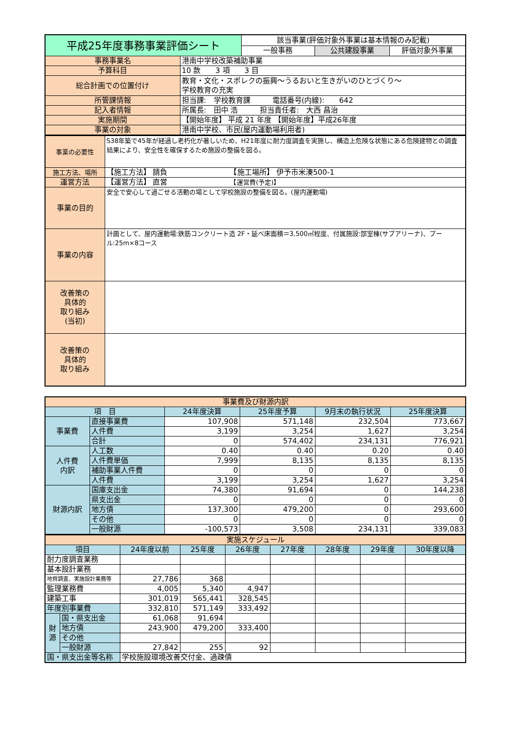| 平成25年度事務事業評価シート | | 該当事業(評価対象外事業は基本情報のみ記載) | | |
| | | 一般事務 | 公共建設事業 | 評価対象外事業 |
| 事務事業名 | 港南中学校改築補助事業 | | | |
| 予算科目 | 10 款 3 項 3 目 | | | |
| 総合計画での位置付け | 教育・文化・スポレクの振興～うるおいと生きがいのひとづくり～ 学校教育の充実 | | | |
| 所管課情報 | 担当課: 学校教育課 電話番号(内線): 642 | | | |
| 記入者情報 | 所属長: 田中 浩 担当責任者: 大西 昌治 | | | |
| 実施期間 | 【開始年度】 平成 21 年度 【開始年度】平成26年度 | | | |
| 事業の対象 | 港南中学校、市民(屋内運動場利用者) | | | |
| 事業の必要性 | S38年築で45年が経過し老朽化が著しいため、H21年度に耐力度調査を実施し、構造上危険な状態にある危険建物との調査結果により、安全性を確保するため施設の整備を図る。 |
| 施工方法、場所 | 【施工方法】 請負 【施工場所】 伊予市米湊500-1 |
| 運営方法 | 【運営方法】 直営 【運営費(予定)】 |
| 事業の目的 | 安全で安心して過ごせる活動の場として学校施設の整備を図る。(屋内運動場) |
| 事業の内容 | 計画として、屋内運動場:鉄筋コンクリート造 2F・延べ床面積＝3,500㎡程度、付属施設:部室棟(サブアリーナ)、プール:25m×8コース |
| 改善策の 具体的 取り組み (当初) | |
| 改善策の 具体的 取り組み | |
| 事業費及び財源内訳 | | | | | |
| 項 目 | | 24年度決算 | 25年度予算 | 9月末の執行状況 | 25年度決算 |
| 事業費 | 直接事業費 | 107,908 | 571,148 | 232,504 | 773,667 |
| | 人件費 | 3,199 | 3,254 | 1,627 | 3,254 |
| | 合計 | 0 | 574,402 | 234,131 | 776,921 |
| 人件費 内訳 | 人工数 | 0.40 | 0.40 | 0.20 | 0.40 |
| | 人件費単価 | 7,999 | 8,135 | 8,135 | 8,135 |
| | 補助事業人件費 | 0 | 0 | 0 | 0 |
| | 人件費 | 3,199 | 3,254 | 1,627 | 3,254 |
| 財源内訳 | 国庫支出金 | 74,380 | 91,694 | 0 | 144,238 |
| | 県支出金 | 0 | 0 | 0 | 0 |
| | 地方債 | 137,300 | 479,200 | 0 | 293,600 |
| | その他 | 0 | 0 | 0 | 0 |
| | 一般財源 | -100,573 | 3,508 | 234,131 | 339,083 |
| 実施スケジュール | | | | | | | | |
| 項目 | | 24年度以前 | 25年度 | 26年度 | 27年度 | 28年度 | 29年度 | 30年度以降 |
| 耐力度調査業務 | | | | | | | | |
| 基本設計業務 | | | | | | | | |
| 地質調査、実施設計業務等 | | 27,786 | 368 | | | | | |
| 監理業務費 | | 4,005 | 5,340 | 4,947 | | | | |
| 建築工事 | | 301,019 | 565,441 | 328,545 | | | | |
| 年度別事業費 | | 332,810 | 571,149 | 333,492 | | | | |
| 財 源 | 国・県支出金 | 61,068 | 91,694 | | | | | |
| | 地方債 | 243,900 | 479,200 | 333,400 | | | | |
| | その他 | | | | | | | |
| | 一般財源 | 27,842 | 255 | 92 | | | | |
| 国・県支出金等名称 | | 学校施設環境改善交付金、過疎債 | | | | | | |